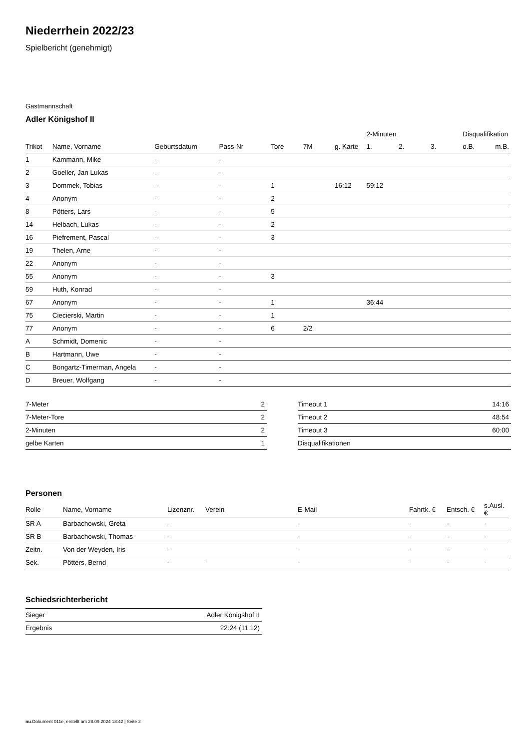Niederrhein 2022/23
Spielbericht (genehmigt)
Gastmannschaft
Adler Königshof II
| | | | | | | | 2-Minuten | | | Disqualifikation | |
| --- | --- | --- | --- | --- | --- | --- | --- | --- | --- | --- | --- |
| Trikot | Name, Vorname | Geburtsdatum | Pass-Nr | Tore | 7M | g. Karte | 1. | 2. | 3. | o.B. | m.B. |
| 1 | Kammann, Mike | - | - | | | | | | | | |
| 2 | Goeller, Jan Lukas | - | - | | | | | | | | |
| 3 | Dommek, Tobias | - | - | 1 | | 16:12 | 59:12 | | | | |
| 4 | Anonym | - | - | 2 | | | | | | | |
| 8 | Pötters, Lars | - | - | 5 | | | | | | | |
| 14 | Helbach, Lukas | - | - | 2 | | | | | | | |
| 16 | Piefrement, Pascal | - | - | 3 | | | | | | | |
| 19 | Thelen, Arne | - | - | | | | | | | | |
| 22 | Anonym | - | - | | | | | | | | |
| 55 | Anonym | - | - | 3 | | | | | | | |
| 59 | Huth, Konrad | - | - | | | | | | | | |
| 67 | Anonym | - | - | 1 | | | 36:44 | | | | |
| 75 | Ciecierski, Martin | - | - | 1 | | | | | | | |
| 77 | Anonym | - | - | 6 | 2/2 | | | | | | |
| A | Schmidt, Domenic | - | - | | | | | | | | |
| B | Hartmann, Uwe | - | - | | | | | | | | |
| C | Bongartz-Timerman, Angela | - | - | | | | | | | | |
| D | Breuer, Wolfgang | - | - | | | | | | | | |
| 7-Meter | 2 |
| 7-Meter-Tore | 2 |
| 2-Minuten | 2 |
| gelbe Karten | 1 |
| Timeout 1 | 14:16 |
| Timeout 2 | 48:54 |
| Timeout 3 | 60:00 |
| Disqualifikationen | |
Personen
| Rolle | Name, Vorname | Lizenznr. | Verein | E-Mail | Fahrtk. € | Entsch. € | s.Ausl. € |
| --- | --- | --- | --- | --- | --- | --- | --- |
| SR A | Barbachowski, Greta | - | | - | - | - | - |
| SR B | Barbachowski, Thomas | - | | - | - | - | - |
| Zeitn. | Von der Weyden, Iris | - | | - | - | - | - |
| Sek. | Pötters, Bernd | - | - | - | - | - | - |
Schiedsrichterbericht
| Sieger | Adler Königshof II |
| Ergebnis | 22:24 (11:12) |
nu.Dokument 011e, erstellt am 28.09.2024 18:42 | Seite 2